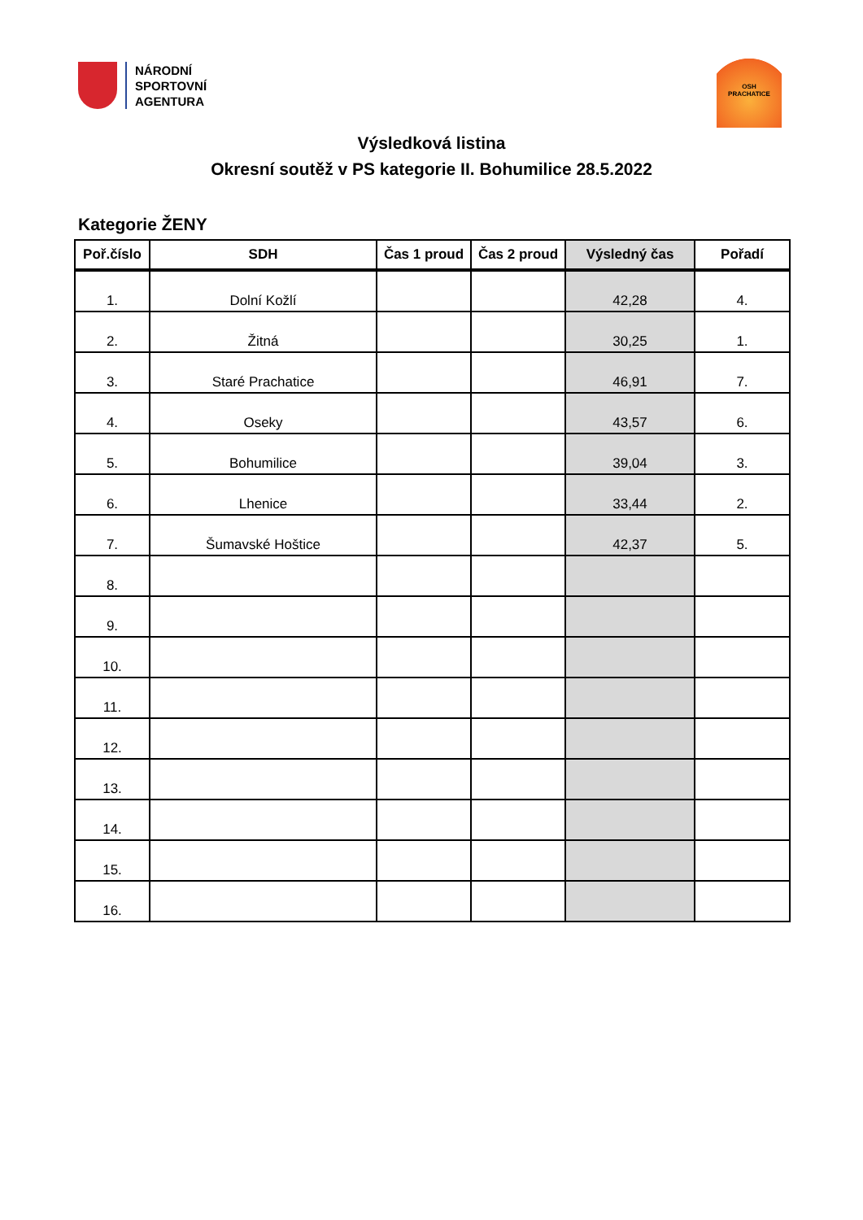NÁRODNÍ
SPORTOVNÍ
AGENTURA
OSH
PRACHATICE
Výsledková listina
Okresní soutěž v PS kategorie II. Bohumilice 28.5.2022
Kategorie ŽENY
| Poř.číslo | SDH | Čas 1 proud | Čas 2 proud | Výsledný čas | Pořadí |
| --- | --- | --- | --- | --- | --- |
| 1. | Dolní Kožlí | | | 42,28 | 4. |
| 2. | Žitná | | | 30,25 | 1. |
| 3. | Staré Prachatice | | | 46,91 | 7. |
| 4. | Oseky | | | 43,57 | 6. |
| 5. | Bohumilice | | | 39,04 | 3. |
| 6. | Lhenice | | | 33,44 | 2. |
| 7. | Šumavské Hoštice | | | 42,37 | 5. |
| 8. | | | | | |
| 9. | | | | | |
| 10. | | | | | |
| 11. | | | | | |
| 12. | | | | | |
| 13. | | | | | |
| 14. | | | | | |
| 15. | | | | | |
| 16. | | | | | |